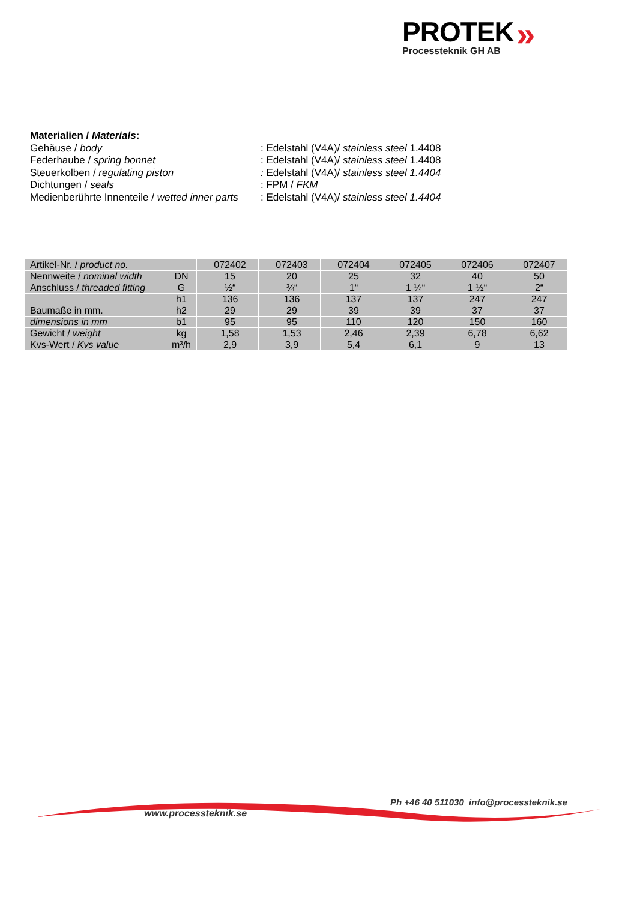PROTEK
Processteknik GH AB
»
Materialien / Materials:
| Gehäuse / body | : Edelstahl (V4A)/ stainless steel 1.4408 |
| Federhaube / spring bonnet | : Edelstahl (V4A)/ stainless steel 1.4408 |
| Steuerkolben / regulating piston | : Edelstahl (V4A)/ stainless steel 1.4404 |
| Dichtungen / seals | : FPM / FKM |
| Medienberührte Innenteile / wetted inner parts | : Edelstahl (V4A)/ stainless steel 1.4404 |
| Artikel-Nr. / product no. | | 072402 | 072403 | 072404 | 072405 | 072406 | 072407 |
| Nennweite / nominal width | DN | 15 | 20 | 25 | 32 | 40 | 50 |
| Anschluss / threaded fitting | G | ½“ | ¾“ | 1“ | 1 ¼“ | 1 ½“ | 2“ |
| | h1 | 136 | 136 | 137 | 137 | 247 | 247 |
| Baumaße in mm. | h2 | 29 | 29 | 39 | 39 | 37 | 37 |
| dimensions in mm | b1 | 95 | 95 | 110 | 120 | 150 | 160 |
| Gewicht / weight | kg | 1,58 | 1,53 | 2,46 | 2,39 | 6,78 | 6,62 |
| Kvs-Wert / Kvs value | m³/h | 2,9 | 3,9 | 5,4 | 6,1 | 9 | 13 |
Ph +46 40 511030 info@processteknik.se
www.processteknik.se